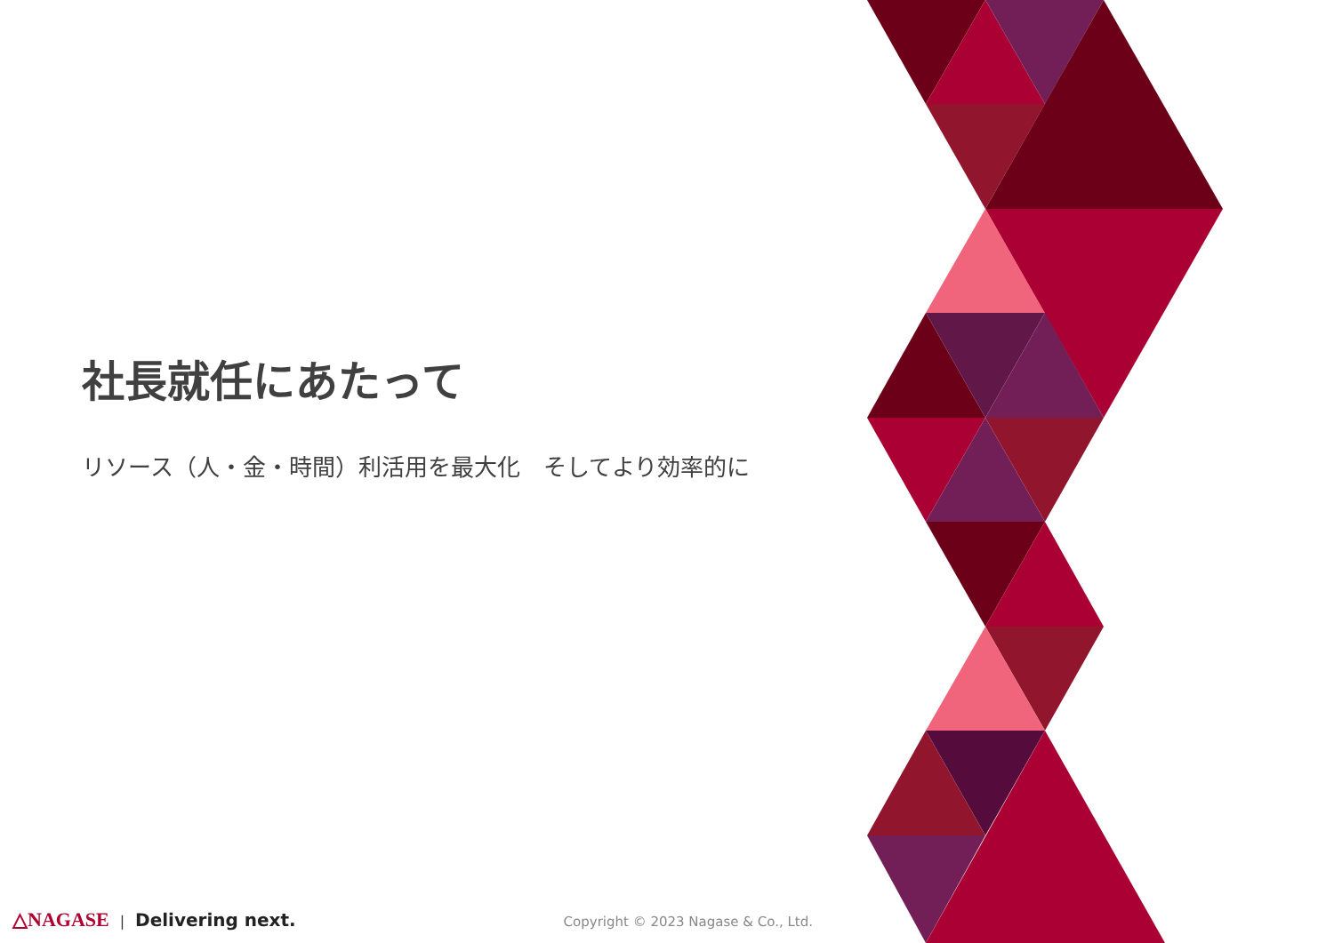社長就任にあたって
リソース（人・金・時間）利活用を最大化　そしてより効率的に
△NAGASE | Delivering next. Copyright © 2023 Nagase & Co., Ltd.